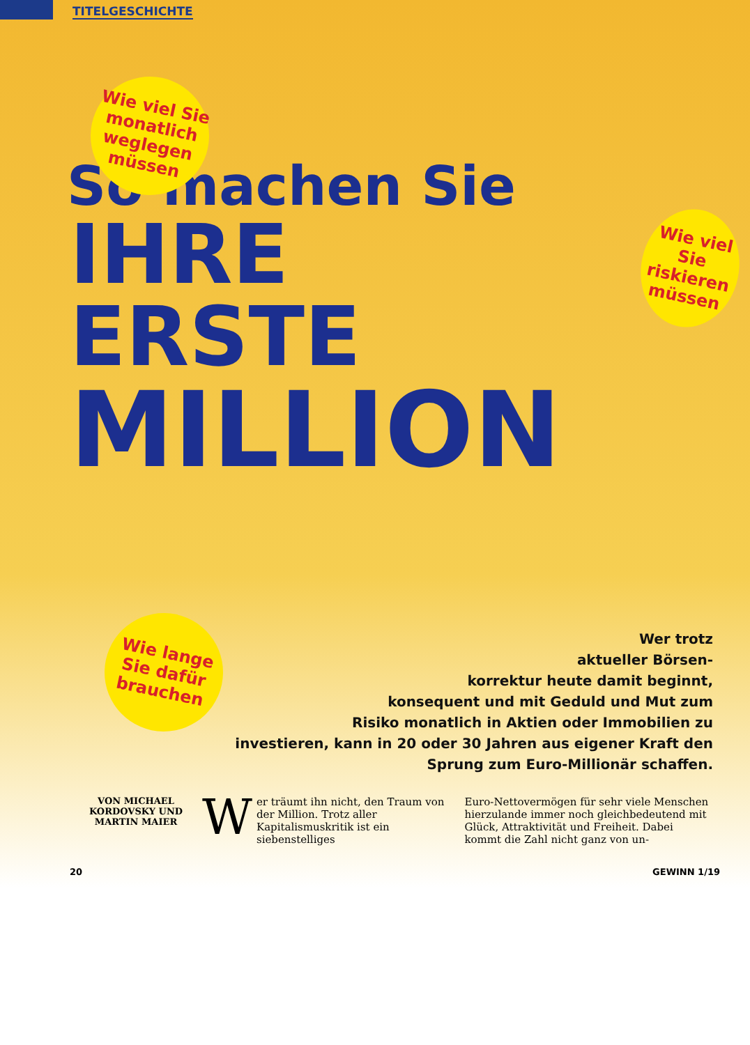TITELGESCHICHTE
Wie viel Sie monatlich weglegen müssen
Wie viel Sie riskieren müssen
So machen Sie
IHRE
ERSTE
MILLION
Wie lange Sie dafür brauchen
Wer trotz
aktueller Börsen-
korrektur heute damit beginnt,
konsequent und mit Geduld und Mut zum
Risiko monatlich in Aktien oder Immobilien zu
investieren, kann in 20 oder 30 Jahren aus eigener Kraft den
Sprung zum Euro-Millionär schaffen.
VON MICHAEL KORDOVSKY UND MARTIN MAIER
Wer träumt ihn nicht, den Traum von der Million. Trotz aller Kapitalismuskritik ist ein siebenstelliges
Euro-Nettovermögen für sehr viele Menschen hierzulande immer noch gleichbedeutend mit Glück, Attraktivität und Freiheit. Dabei kommt die Zahl nicht ganz von un-
20 GEWINN 1/19